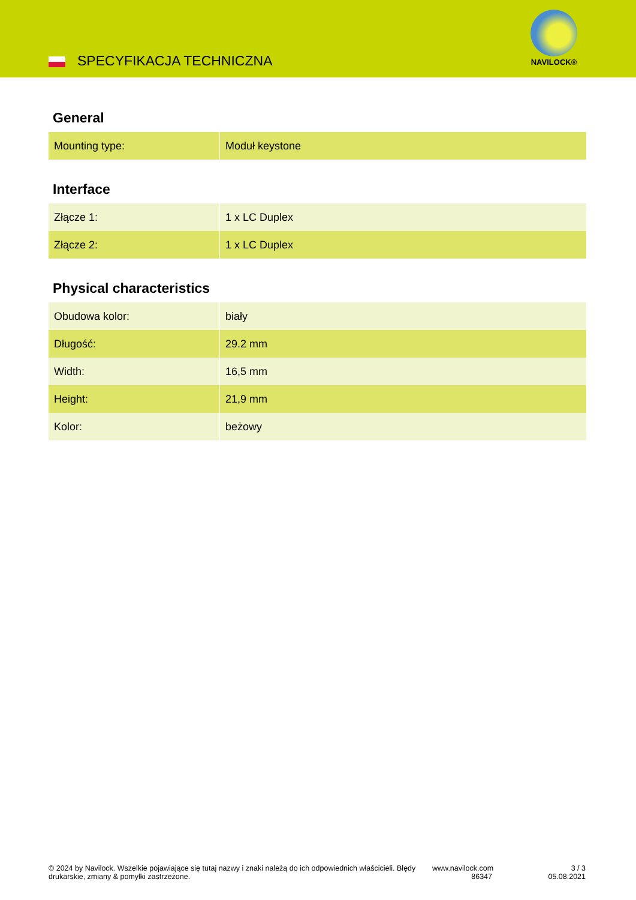SPECYFIKACJA TECHNICZNA
NAVILOCK®
General
| Mounting type: | Moduł keystone |
Interface
| Złącze 1: | 1 x LC Duplex |
| Złącze 2: | 1 x LC Duplex |
Physical characteristics
| Obudowa kolor: | biały |
| Długość: | 29.2 mm |
| Width: | 16,5 mm |
| Height: | 21,9 mm |
| Kolor: | beżowy |
© 2024 by Navilock. Wszelkie pojawiające się tutaj nazwy i znaki należą do ich odpowiednich właścicieli. Błędy drukarskie, zmiany & pomyłki zastrzeżone.
www.navilock.com
86347
3 / 3
05.08.2021